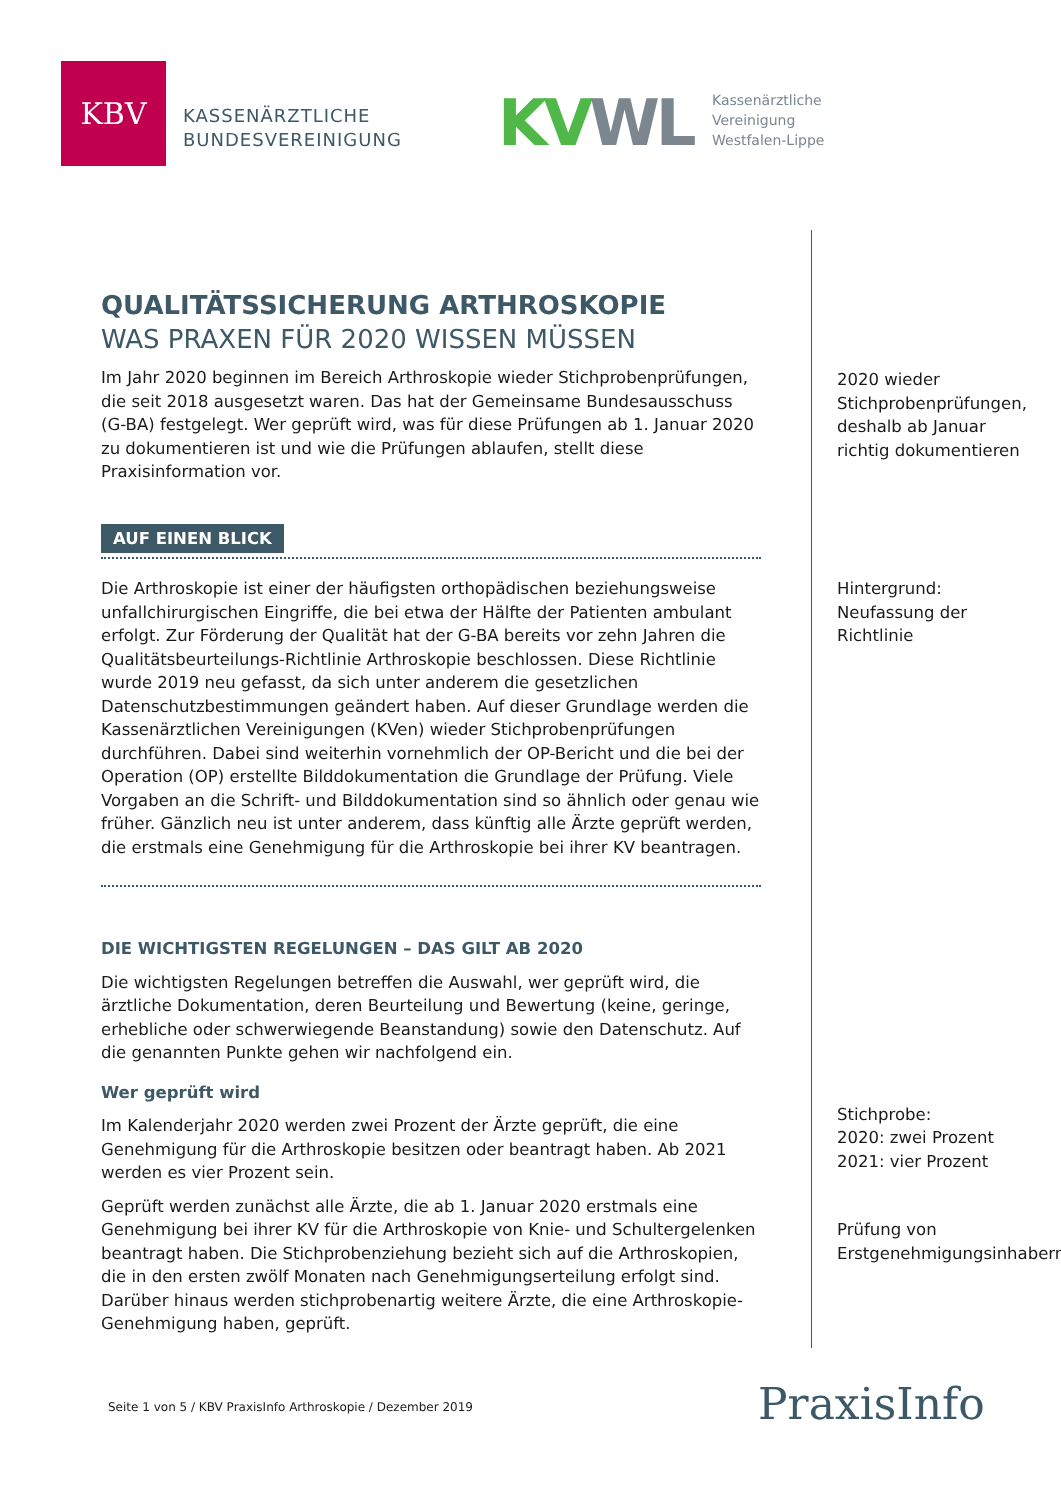KBV
KASSENÄRZTLICHE
BUNDESVEREINIGUNG
KV WL
Kassenärztliche
Vereinigung
Westfalen-Lippe
QUALITÄTSSICHERUNG ARTHROSKOPIE
WAS PRAXEN FÜR 2020 WISSEN MÜSSEN
Im Jahr 2020 beginnen im Bereich Arthroskopie wieder Stichprobenprüfungen, die seit 2018 ausgesetzt waren. Das hat der Gemeinsame Bundesausschuss (G-BA) festgelegt. Wer geprüft wird, was für diese Prüfungen ab 1. Januar 2020 zu dokumentieren ist und wie die Prüfungen ablaufen, stellt diese Praxisinformation vor.
AUF EINEN BLICK
Die Arthroskopie ist einer der häufigsten orthopädischen beziehungsweise unfallchirurgischen Eingriffe, die bei etwa der Hälfte der Patienten ambulant erfolgt. Zur Förderung der Qualität hat der G-BA bereits vor zehn Jahren die Qualitätsbeurteilungs-Richtlinie Arthroskopie beschlossen. Diese Richtlinie wurde 2019 neu gefasst, da sich unter anderem die gesetzlichen Datenschutzbestimmungen geändert haben. Auf dieser Grundlage werden die Kassenärztlichen Vereinigungen (KVen) wieder Stichprobenprüfungen durchführen. Dabei sind weiterhin vornehmlich der OP-Bericht und die bei der Operation (OP) erstellte Bilddokumentation die Grundlage der Prüfung. Viele Vorgaben an die Schrift- und Bilddokumentation sind so ähnlich oder genau wie früher. Gänzlich neu ist unter anderem, dass künftig alle Ärzte geprüft werden, die erstmals eine Genehmigung für die Arthroskopie bei ihrer KV beantragen.
DIE WICHTIGSTEN REGELUNGEN – DAS GILT AB 2020
Die wichtigsten Regelungen betreffen die Auswahl, wer geprüft wird, die ärztliche Dokumentation, deren Beurteilung und Bewertung (keine, geringe, erhebliche oder schwerwiegende Beanstandung) sowie den Datenschutz. Auf die genannten Punkte gehen wir nachfolgend ein.
Wer geprüft wird
Im Kalenderjahr 2020 werden zwei Prozent der Ärzte geprüft, die eine Genehmigung für die Arthroskopie besitzen oder beantragt haben. Ab 2021 werden es vier Prozent sein.
Geprüft werden zunächst alle Ärzte, die ab 1. Januar 2020 erstmals eine Genehmigung bei ihrer KV für die Arthroskopie von Knie- und Schultergelenken beantragt haben. Die Stichprobenziehung bezieht sich auf die Arthroskopien, die in den ersten zwölf Monaten nach Genehmigungserteilung erfolgt sind. Darüber hinaus werden stichprobenartig weitere Ärzte, die eine Arthroskopie-Genehmigung haben, geprüft.
2020 wieder Stichprobenprüfungen, deshalb ab Januar richtig dokumentieren
Hintergrund: Neufassung der Richtlinie
Stichprobe:
2020: zwei Prozent
2021: vier Prozent
Prüfung von Erstgenehmigungsinhabern
Seite 1 von 5 / KBV PraxisInfo Arthroskopie / Dezember 2019
PraxisInfo